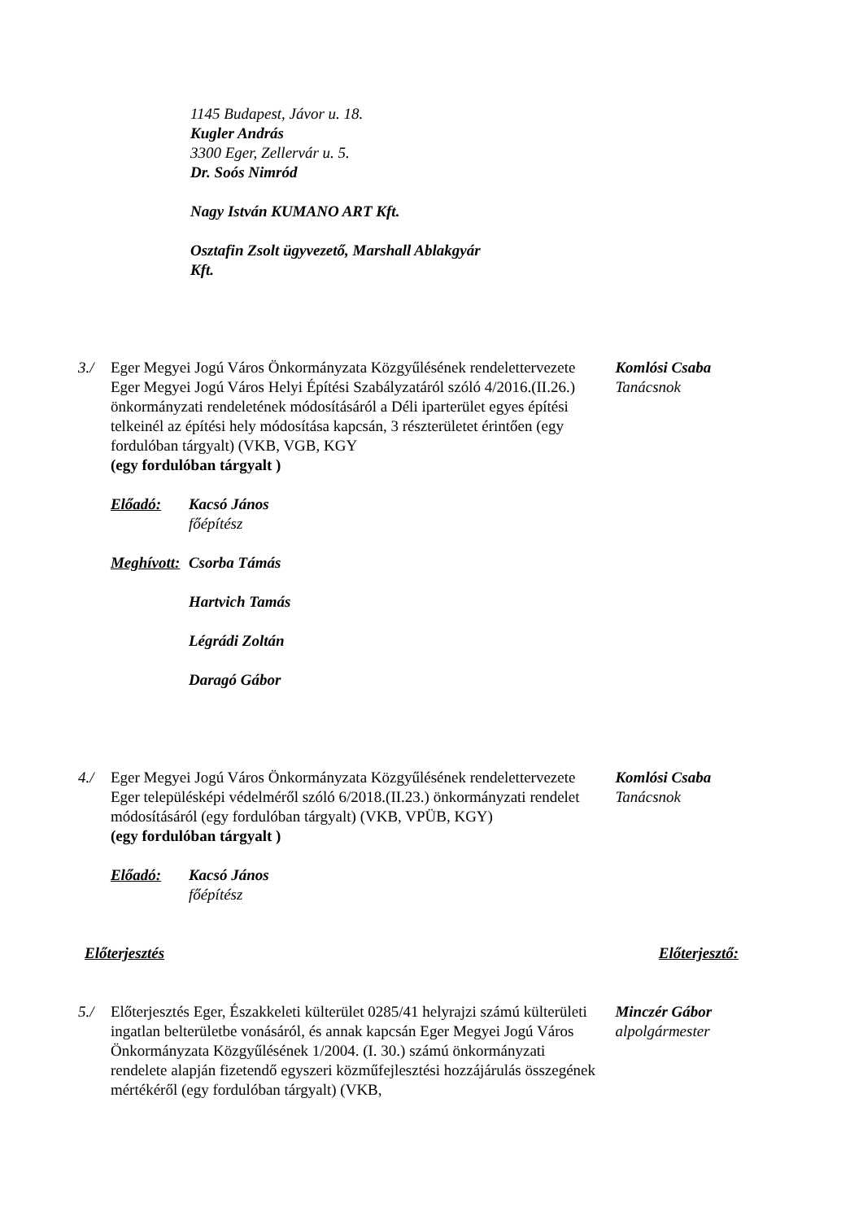1145 Budapest, Jávor u. 18.
Kugler András
3300 Eger, Zellervár u. 5.
Dr. Soós Nimród
Nagy István KUMANO ART Kft.
Osztafin Zsolt ügyvezető, Marshall Ablakgyár
Kft.
3./ Eger Megyei Jogú Város Önkormányzata Közgyűlésének rendelettervezete Eger Megyei Jogú Város Helyi Építési Szabályzatáról szóló 4/2016.(II.26.) önkormányzati rendeletének módosításáról a Déli iparterület egyes építési telkeinél az építési hely módosítása kapcsán, 3 részterületet érintően (egy fordulóban tárgyalt) (VKB, VGB, KGY
(egy fordulóban tárgyalt )
Előadó: Kacsó János
főépítész
Meghívott: Csorba Támás
Hartvich Tamás
Légrádi Zoltán
Daragó Gábor
Komlósi Csaba
Tanácsnok
4./ Eger Megyei Jogú Város Önkormányzata Közgyűlésének rendelettervezete Eger településképi védelméről szóló 6/2018.(II.23.) önkormányzati rendelet módosításáról (egy fordulóban tárgyalt) (VKB, VPÜB, KGY)
(egy fordulóban tárgyalt )
Előadó: Kacsó János
főépítész
Komlósi Csaba
Tanácsnok
Előterjesztés Előterjesztő:
5./ Előterjesztés Eger, Északkeleti külterület 0285/41 helyrajzi számú külterületi ingatlan belterületbe vonásáról, és annak kapcsán Eger Megyei Jogú Város Önkormányzata Közgyűlésének 1/2004. (I. 30.) számú önkormányzati rendelete alapján fizetendő egyszeri közműfejlesztési hozzájárulás összegének mértékéről (egy fordulóban tárgyalt) (VKB,
Minczér Gábor
alpolgármester